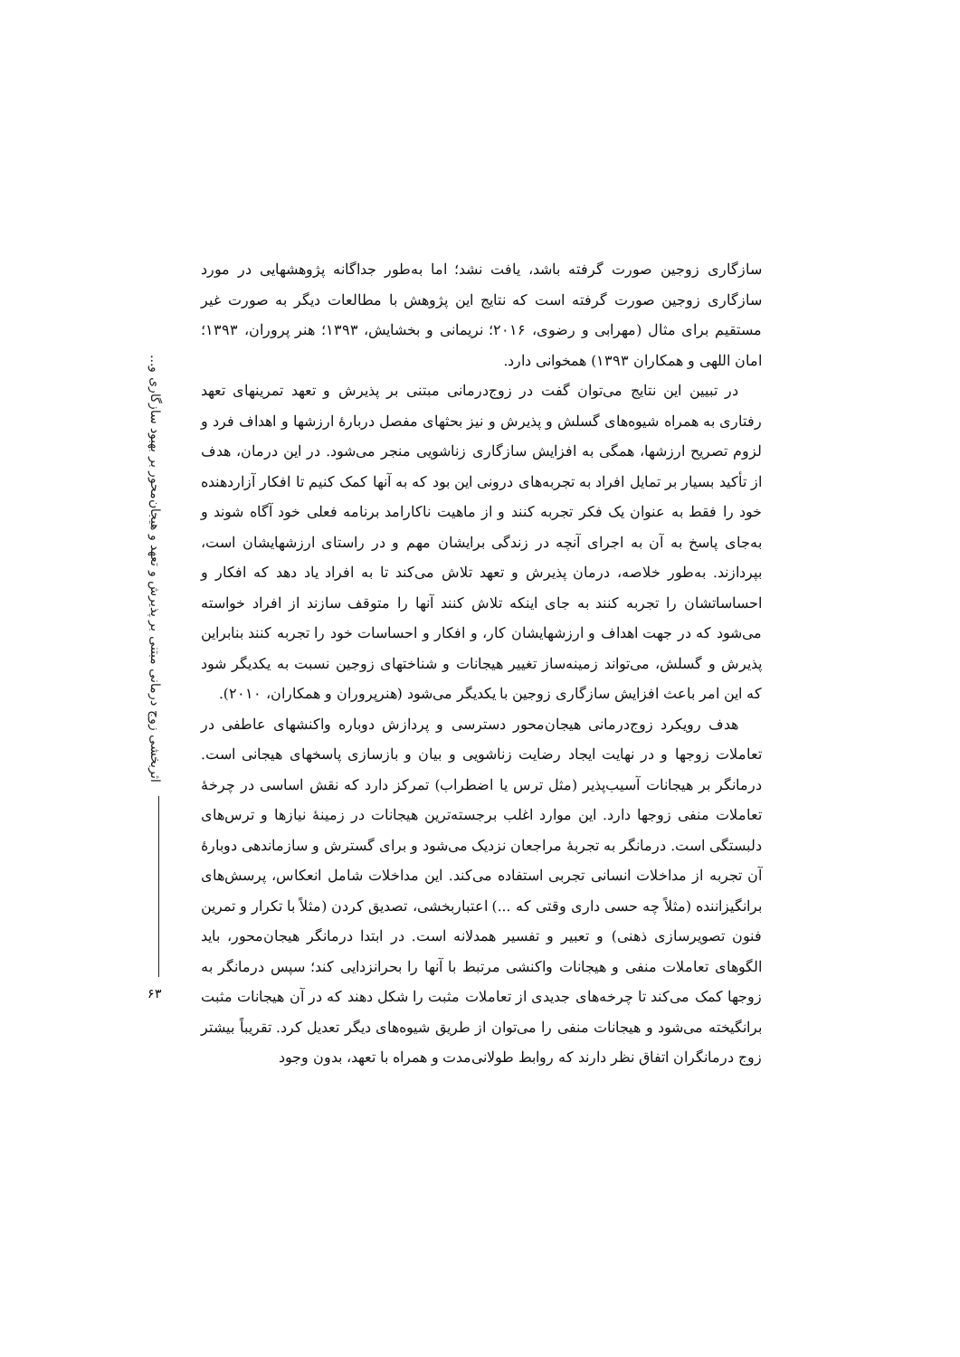اثربخشی زوج درمانی مبتنی بر پذیرش و تعهد و هیجان‌محور بر بهبود سازگاری و...
۶۳
سازگاری زوجین صورت گرفته باشد، یافت نشد؛ اما به‌طور جداگانه پژوهشهایی در مورد سازگاری زوجین صورت گرفته است که نتایج این پژوهش با مطالعات دیگر به صورت غیر مستقیم برای مثال (مهرابی و رضوی، ۲۰۱۶؛ نریمانی و بخشایش، ۱۳۹۳؛ هنر پروران، ۱۳۹۳؛ امان اللهی و همکاران ۱۳۹۳) همخوانی دارد.
در تبیین این نتایج می‌توان گفت در زوج‌درمانی مبتنی بر پذیرش و تعهد تمرینهای تعهد رفتاری به همراه شیوه‌های گسلش و پذیرش و نیز بحثهای مفصل دربارهٔ ارزشها و اهداف فرد و لزوم تصریح ارزشها، همگی به افزایش سازگاری زناشویی منجر می‌شود. در این درمان، هدف از تأکید بسیار بر تمایل افراد به تجربه‌های درونی این بود که به آنها کمک کنیم تا افکار آزاردهنده خود را فقط به عنوان یک فکر تجربه کنند و از ماهیت ناکارامد برنامه فعلی خود آگاه شوند و به‌جای پاسخ به آن به اجرای آنچه در زندگی برایشان مهم و در راستای ارزشهایشان است، بپردازند. به‌طور خلاصه، درمان پذیرش و تعهد تلاش می‌کند تا به افراد یاد دهد که افکار و احساساتشان را تجربه کنند به جای اینکه تلاش کنند آنها را متوقف سازند از افراد خواسته می‌شود که در جهت اهداف و ارزشهایشان کار، و افکار و احساسات خود را تجربه کنند بنابراین پذیرش و گسلش، می‌تواند زمینه‌ساز تغییر هیجانات و شناختهای زوجین نسبت به یکدیگر شود که این امر باعث افزایش سازگاری زوجین با یکدیگر می‌شود (هنرپروران و همکاران، ۲۰۱۰).
هدف رویکرد زوج‌درمانی هیجان‌محور دسترسی و پردازش دوباره واکنشهای عاطفی در تعاملات زوجها و در نهایت ایجاد رضایت زناشویی و بیان و بازسازی پاسخهای هیجانی است. درمانگر بر هیجانات آسیب‌پذیر (مثل ترس یا اضطراب) تمرکز دارد که نقش اساسی در چرخهٔ تعاملات منفی زوجها دارد. این موارد اغلب برجسته‌ترین هیجانات در زمینهٔ نیازها و ترس‌های دلبستگی است. درمانگر به تجربهٔ مراجعان نزدیک می‌شود و برای گسترش و سازماندهی دوبارهٔ آن تجربه از مداخلات انسانی تجربی استفاده می‌کند. این مداخلات شامل انعکاس، پرسش‌های برانگیزاننده (مثلاً چه حسی داری وقتی که ...) اعتباربخشی، تصدیق کردن (مثلاً با تکرار و تمرین فنون تصویرسازی ذهنی) و تعبیر و تفسیر همدلانه است. در ابتدا درمانگر هیجان‌محور، باید الگوهای تعاملات منفی و هیجانات واکنشی مرتبط با آنها را بحرانزدایی کند؛ سپس درمانگر به زوجها کمک می‌کند تا چرخه‌های جدیدی از تعاملات مثبت را شکل دهند که در آن هیجانات مثبت برانگیخته می‌شود و هیجانات منفی را می‌توان از طریق شیوه‌های دیگر تعدیل کرد. تقریباً بیشتر زوج درمانگران اتفاق نظر دارند که روابط طولانی‌مدت و همراه با تعهد، بدون وجود